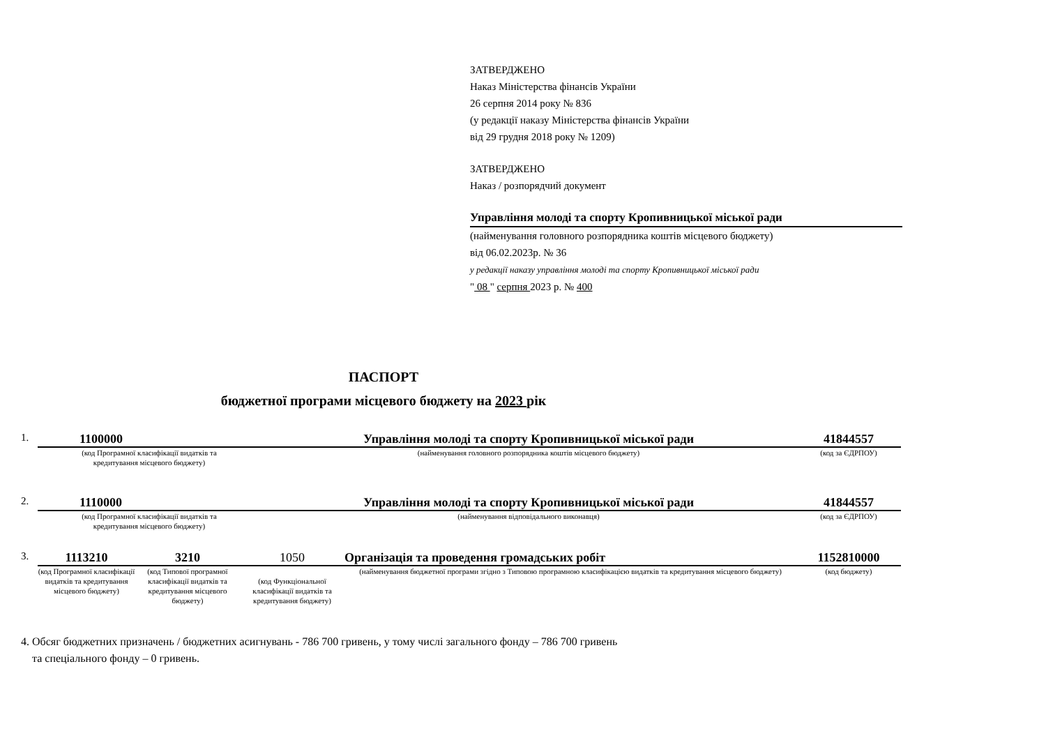ЗАТВЕРДЖЕНО
Наказ Міністерства фінансів України
26 серпня 2014 року № 836
(у редакції наказу Міністерства фінансів України
від 29 грудня 2018 року № 1209)
ЗАТВЕРДЖЕНО
Наказ / розпорядчий документ
Управління молоді та спорту Кропивницької міської ради
(найменування головного розпорядника коштів місцевого бюджету)
від 06.02.2023р. № 36
у редакції наказу управління молоді та спорту Кропивницької міської ради
" 08 " серпня 2023 р. № 400
ПАСПОРТ
бюджетної програми місцевого бюджету на 2023 рік
| 1. | 1100000 | Управління молоді та спорту Кропивницької міської ради | 41844557 |
| | (код Програмної класифікації видатків та кредитування місцевого бюджету) | (найменування головного розпорядника коштів місцевого бюджету) | (код за ЄДРПОУ) |
| 2. | 1110000 | Управління молоді та спорту Кропивницької міської ради | 41844557 |
| | (код Програмної класифікації видатків та кредитування місцевого бюджету) | (найменування відповідального виконавця) | (код за ЄДРПОУ) |
| 3. | 1113210 | 3210 | 1050 | Організація та проведення громадських робіт | 1152810000 |
| | (код Програмної класифікації видатків та кредитування місцевого бюджету) | (код Типової програмної класифікації видатків та кредитування місцевого бюджету) | (код Функціональної класифікації видатків та кредитування бюджету) | (найменування бюджетної програми згідно з Типовою програмною класифікацією видатків та кредитування місцевого бюджету) | (код бюджету) |
4. Обсяг бюджетних призначень / бюджетних асигнувань - 786 700 гривень, у тому числі загального фонду – 786 700 гривень
та спеціального фонду – 0 гривень.